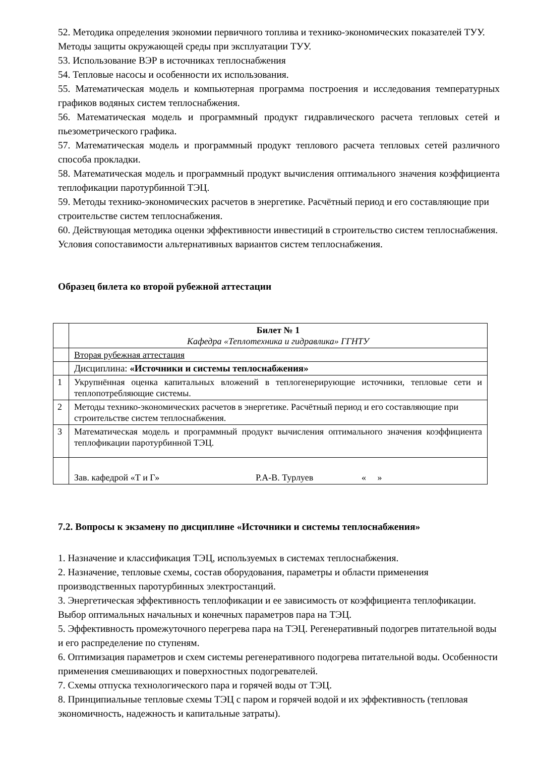52. Методика определения экономии первичного топлива и технико-экономических показателей ТУУ. Методы защиты окружающей среды при эксплуатации ТУУ.
53. Использование ВЭР в источниках теплоснабжения
54. Тепловые насосы и особенности их использования.
55. Математическая модель и компьютерная программа построения и исследования температурных графиков водяных систем теплоснабжения.
56. Математическая модель и программный продукт гидравлического расчета тепловых сетей и пьезометрического графика.
57. Математическая модель и программный продукт теплового расчета тепловых сетей различного способа прокладки.
58. Математическая модель и программный продукт вычисления оптимального значения коэффициента теплофикации паротурбинной ТЭЦ.
59. Методы технико-экономических расчетов в энергетике. Расчётный период и его составляющие при строительстве систем теплоснабжения.
60. Действующая методика оценки эффективности инвестиций в строительство систем теплоснабжения. Условия сопоставимости альтернативных вариантов систем теплоснабжения.
Образец билета ко второй рубежной аттестации
| | Билет № 1 Кафедра «Теплотехника и гидравлика» ГГНТУ |
| | Вторая рубежная аттестация |
| | Дисциплина: «Источники и системы теплоснабжения» |
| 1 | Укрупнённая оценка капитальных вложений в теплогенерирующие источники, тепловые сети и теплопотребляющие системы. |
| 2 | Методы технико-экономических расчетов в энергетике. Расчётный период и его составляющие при строительстве систем теплоснабжения. |
| 3 | Математическая модель и программный продукт вычисления оптимального значения коэффициента теплофикации паротурбинной ТЭЦ. |
| | Зав. кафедрой «Т и Г» Р.А-В. Турлуев « » |
7.2. Вопросы к экзамену по дисциплине «Источники и системы теплоснабжения»
1. Назначение и классификация ТЭЦ, используемых в системах теплоснабжения.
2. Назначение, тепловые схемы, состав оборудования, параметры и области применения производственных паротурбинных электростанций.
3. Энергетическая эффективность теплофикации и ее зависимость от коэффициента теплофикации. Выбор оптимальных начальных и конечных параметров пара на ТЭЦ.
5. Эффективность промежуточного перегрева пара на ТЭЦ. Регенеративный подогрев питательной воды и его распределение по ступеням.
6. Оптимизация параметров и схем системы регенеративного подогрева питательной воды. Особенности применения смешивающих и поверхностных подогревателей.
7. Схемы отпуска технологического пара и горячей воды от ТЭЦ.
8. Принципиальные тепловые схемы ТЭЦ с паром и горячей водой и их эффективность (тепловая экономичность, надежность и капитальные затраты).